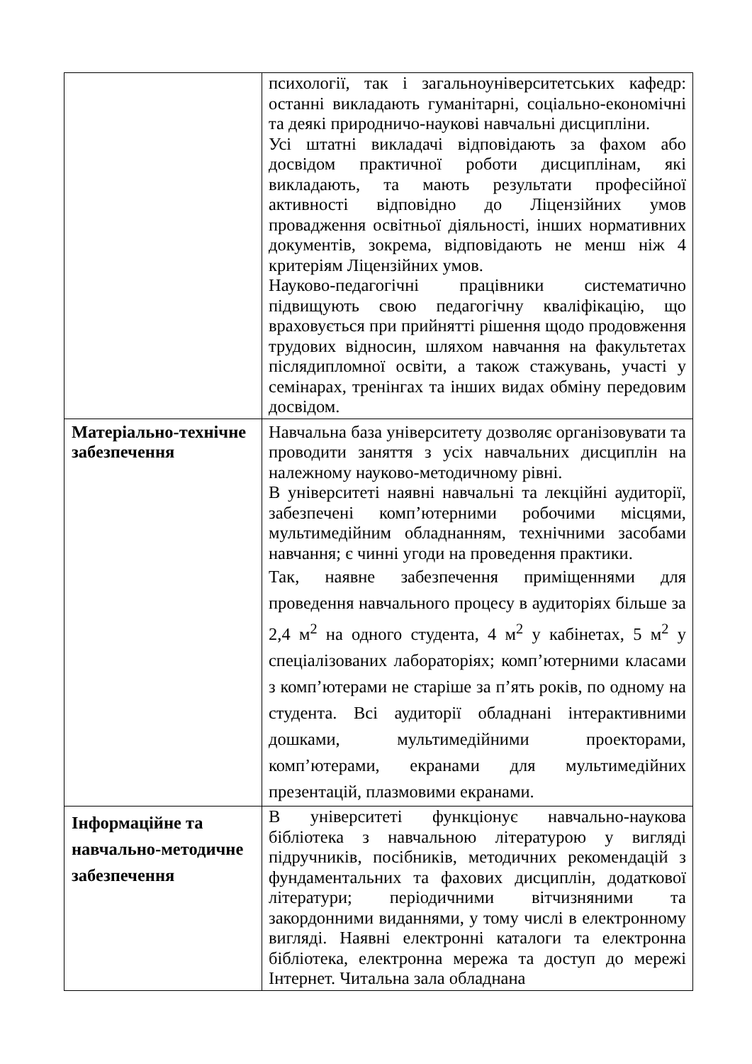| | психології, так і загальноуніверситетських кафедр: останні викладають гуманітарні, соціально-економічні та деякі природничо-наукові навчальні дисципліни. Усі штатні викладачі відповідають за фахом або досвідом практичної роботи дисциплінам, які викладають, та мають результати професійної активності відповідно до Ліцензійних умов провадження освітньої діяльності, інших нормативних документів, зокрема, відповідають не менш ніж 4 критеріям Ліцензійних умов. Науково-педагогічні працівники систематично підвищують свою педагогічну кваліфікацію, що враховується при прийнятті рішення щодо продовження трудових відносин, шляхом навчання на факультетах післядипломної освіти, а також стажувань, участі у семінарах, тренінгах та інших видах обміну передовим досвідом. |
| Матеріально-технічне забезпечення | Навчальна база університету дозволяє організовувати та проводити заняття з усіх навчальних дисциплін на належному науково-методичному рівні. В університеті наявні навчальні та лекційні аудиторії, забезпечені комп’ютерними робочими місцями, мультимедійним обладнанням, технічними засобами навчання; є чинні угоди на проведення практики. Так, наявне забезпечення приміщеннями для проведення навчального процесу в аудиторіях більше за 2,4 м<sup>2</sup> на одного студента, 4 м<sup>2</sup> у кабінетах, 5 м<sup>2</sup> у спеціалізованих лабораторіях; комп’ютерними класами з комп’ютерами не старіше за п’ять років, по одному на студента. Всі аудиторії обладнані інтерактивними дошками, мультимедійними проекторами, комп’ютерами, екранами для мультимедійних презентацій, плазмовими екранами. |
| Інформаційне та навчально-методичне забезпечення | В університеті функціонує навчально-наукова бібліотека з навчальною літературою у вигляді підручників, посібників, методичних рекомендацій з фундаментальних та фахових дисциплін, додаткової літератури; періодичними вітчизняними та закордонними виданнями, у тому числі в електронному вигляді. Наявні електронні каталоги та електронна бібліотека, електронна мережа та доступ до мережі Інтернет. Читальна зала обладнана |